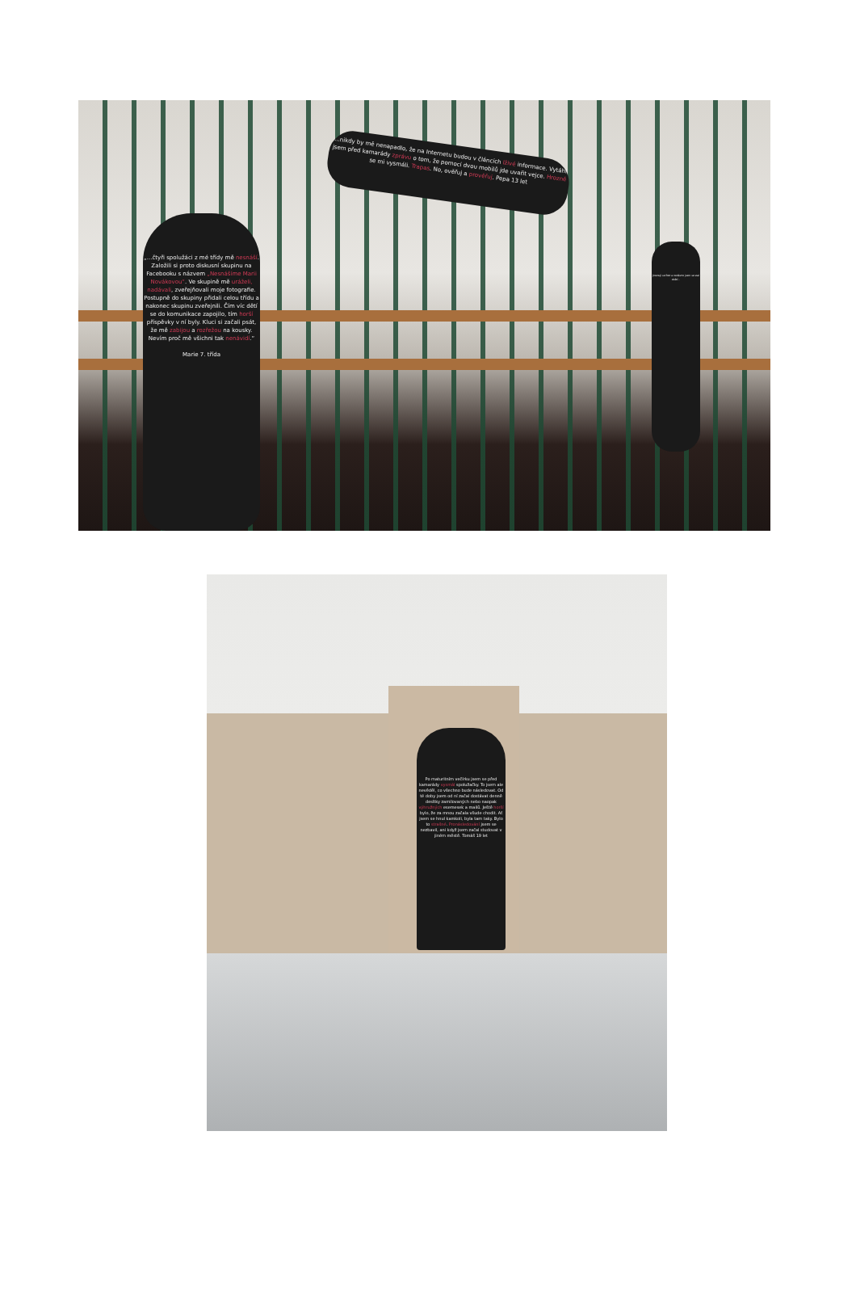...nikdy by mě nenapadlo, že na Internetu budou v článcích lživé informace. Vytáhl jsem před kamarády zprávu o tom, že pomocí dvou mobilů jde uvařit vejce. Hrozně se mi vysmáli. Trapas. No, ověřuj a prověřuj. Pepa 13 let
„...čtyři spolužáci z mé třídy mě nesnáší. Založili si proto diskusní skupinu na Facebooku s názvem „Nesnášíme Marii Novákovou“. Ve skupině mě uráželi, nadávali, zveřejňovali moje fotografie. Postupně do skupiny přidali celou třídu a nakonec skupinu zveřejnili. Čím víc dětí se do komunikace zapojilo, tím horší příspěvky v ní byly. Kluci si začali psát, že mě zabijou a rozřežou na kousky. Nevím proč mě všichni tak nenávidí.“
Marie 7. třída
Jmenuji se Petr a nedávno jsem se stal obětí...
Po maturitním večírku jsem se před kamarády vysmál spolužačky. To jsem ale nevěděl, co všechno bude následovat. Od té doby jsem od ní začal dostávat denně desítky zamilovaných nebo naopak výhružných esemesek a mailů. Ještě horší bylo, že za mnou začala všude chodit. Ať jsem se hnul kamkoli, byla tam taky. Bylo to strašné. Pronásledování jsem se nezbavil, ani když jsem začal studovat v jiném městě. Tomáš 19 let